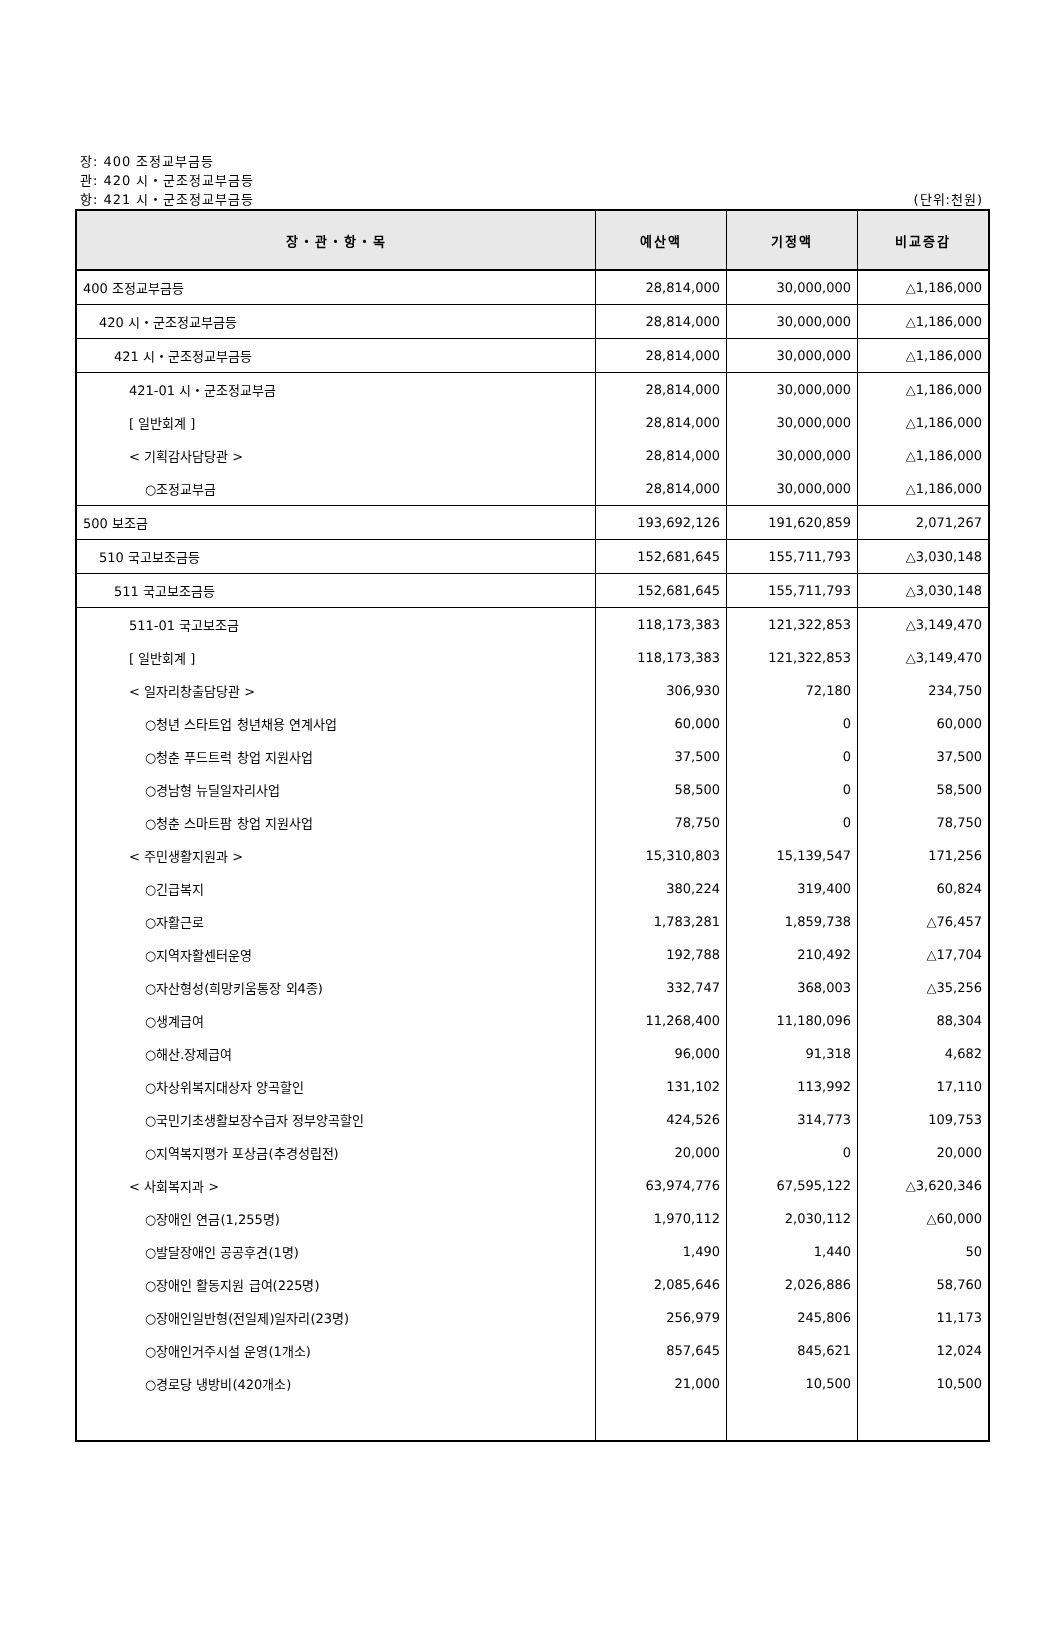장: 400 조정교부금등
관: 420 시・군조정교부금등
항: 421 시・군조정교부금등
(단위:천원)
| 장・관・항・목 | 예산액 | 기정액 | 비교증감 |
| --- | --- | --- | --- |
| 400 조정교부금등 | 28,814,000 | 30,000,000 | △1,186,000 |
| 420 시・군조정교부금등 | 28,814,000 | 30,000,000 | △1,186,000 |
| 421 시・군조정교부금등 | 28,814,000 | 30,000,000 | △1,186,000 |
| 421-01 시・군조정교부금 | 28,814,000 | 30,000,000 | △1,186,000 |
| [ 일반회계 ] | 28,814,000 | 30,000,000 | △1,186,000 |
| < 기획감사담당관 > | 28,814,000 | 30,000,000 | △1,186,000 |
| ○조정교부금 | 28,814,000 | 30,000,000 | △1,186,000 |
| 500 보조금 | 193,692,126 | 191,620,859 | 2,071,267 |
| 510 국고보조금등 | 152,681,645 | 155,711,793 | △3,030,148 |
| 511 국고보조금등 | 152,681,645 | 155,711,793 | △3,030,148 |
| 511-01 국고보조금 | 118,173,383 | 121,322,853 | △3,149,470 |
| [ 일반회계 ] | 118,173,383 | 121,322,853 | △3,149,470 |
| < 일자리창출담당관 > | 306,930 | 72,180 | 234,750 |
| ○청년 스타트업 청년채용 연계사업 | 60,000 | 0 | 60,000 |
| ○청춘 푸드트럭 창업 지원사업 | 37,500 | 0 | 37,500 |
| ○경남형 뉴딜일자리사업 | 58,500 | 0 | 58,500 |
| ○청춘 스마트팜 창업 지원사업 | 78,750 | 0 | 78,750 |
| < 주민생활지원과 > | 15,310,803 | 15,139,547 | 171,256 |
| ○긴급복지 | 380,224 | 319,400 | 60,824 |
| ○자활근로 | 1,783,281 | 1,859,738 | △76,457 |
| ○지역자활센터운영 | 192,788 | 210,492 | △17,704 |
| ○자산형성(희망키움통장 외4종) | 332,747 | 368,003 | △35,256 |
| ○생계급여 | 11,268,400 | 11,180,096 | 88,304 |
| ○해산.장제급여 | 96,000 | 91,318 | 4,682 |
| ○차상위복지대상자 양곡할인 | 131,102 | 113,992 | 17,110 |
| ○국민기초생활보장수급자 정부양곡할인 | 424,526 | 314,773 | 109,753 |
| ○지역복지평가 포상금(추경성립전) | 20,000 | 0 | 20,000 |
| < 사회복지과 > | 63,974,776 | 67,595,122 | △3,620,346 |
| ○장애인 연금(1,255명) | 1,970,112 | 2,030,112 | △60,000 |
| ○발달장애인 공공후견(1명) | 1,490 | 1,440 | 50 |
| ○장애인 활동지원 급여(225명) | 2,085,646 | 2,026,886 | 58,760 |
| ○장애인일반형(전일제)일자리(23명) | 256,979 | 245,806 | 11,173 |
| ○장애인거주시설 운영(1개소) | 857,645 | 845,621 | 12,024 |
| ○경로당 냉방비(420개소) | 21,000 | 10,500 | 10,500 |